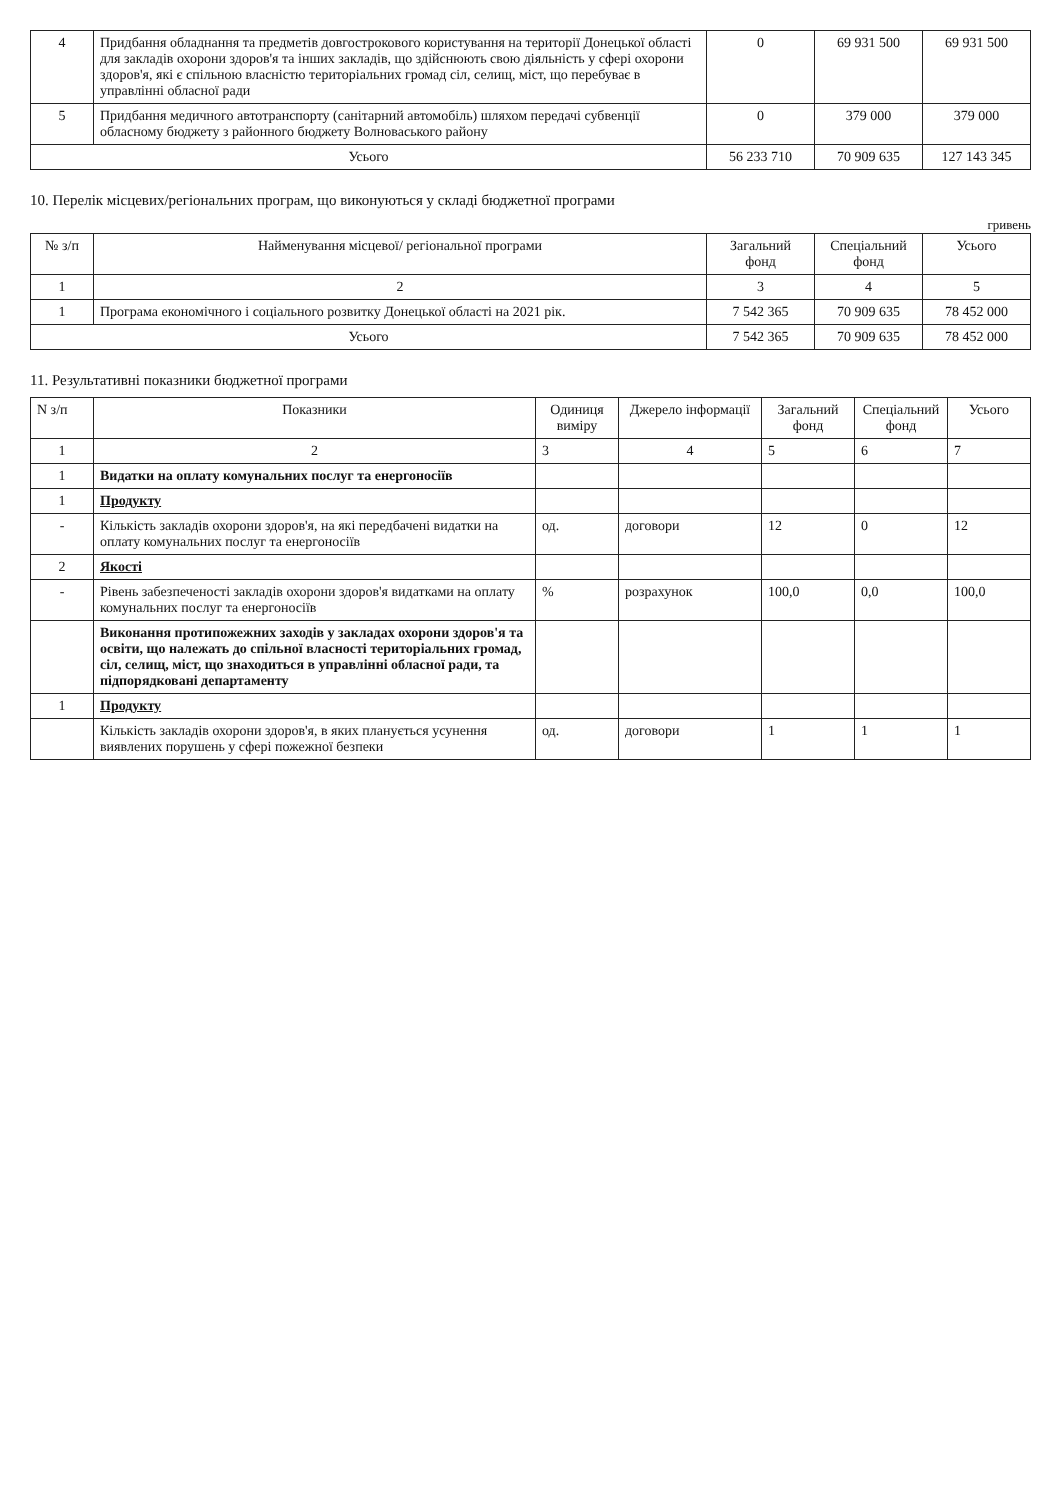| 4 | Придбання обладнання та предметів довгострокового користування на території Донецької області для закладів охорони здоров'я та інших закладів, що здійснюють свою діяльність у сфері охорони здоров'я, які є спільною власністю територіальних громад сіл, селищ, міст, що перебуває в управлінні обласної ради | 0 | 69 931 500 | 69 931 500 |
| 5 | Придбання медичного автотранспорту (санітарний автомобіль) шляхом передачі субвенції обласному бюджету з районного бюджету Волноваського району | 0 | 379 000 | 379 000 |
| Усього | | 56 233 710 | 70 909 635 | 127 143 345 |
10. Перелік місцевих/регіональних програм, що виконуються у складі бюджетної програми
гривень
| № з/п | Найменування місцевої/ регіональної програми | Загальний фонд | Спеціальний фонд | Усього |
| --- | --- | --- | --- | --- |
| 1 | 2 | 3 | 4 | 5 |
| 1 | Програма економічного і соціального розвитку Донецької області на 2021 рік. | 7 542 365 | 70 909 635 | 78 452 000 |
| Усього | | 7 542 365 | 70 909 635 | 78 452 000 |
11. Результативні показники бюджетної програми
| N з/п | Показники | Одиниця виміру | Джерело інформації | Загальний фонд | Спеціальний фонд | Усього |
| --- | --- | --- | --- | --- | --- | --- |
| 1 | 2 | 3 | 4 | 5 | 6 | 7 |
| 1 | Видатки на оплату комунальних послуг та енергоносіїв | | | | | |
| 1 | Продукту | | | | | |
| - | Кількість закладів охорони здоров'я, на які передбачені видатки на оплату комунальних послуг та енергоносіїв | од. | договори | 12 | 0 | 12 |
| 2 | Якості | | | | | |
| - | Рівень забезпеченості закладів охорони здоров'я видатками на оплату комунальних послуг та енергоносіїв | % | розрахунок | 100,0 | 0,0 | 100,0 |
| | Виконання протипожежних заходів у закладах охорони здоров'я та освіти, що належать до спільної власності територіальних громад, сіл, селищ, міст, що знаходиться в управлінні обласної ради, та підпорядковані департаменту | | | | | |
| 1 | Продукту | | | | | |
| | Кількість закладів охорони здоров'я, в яких планується усунення виявлених порушень у сфері пожежної безпеки | од. | договори | 1 | 1 | 1 |